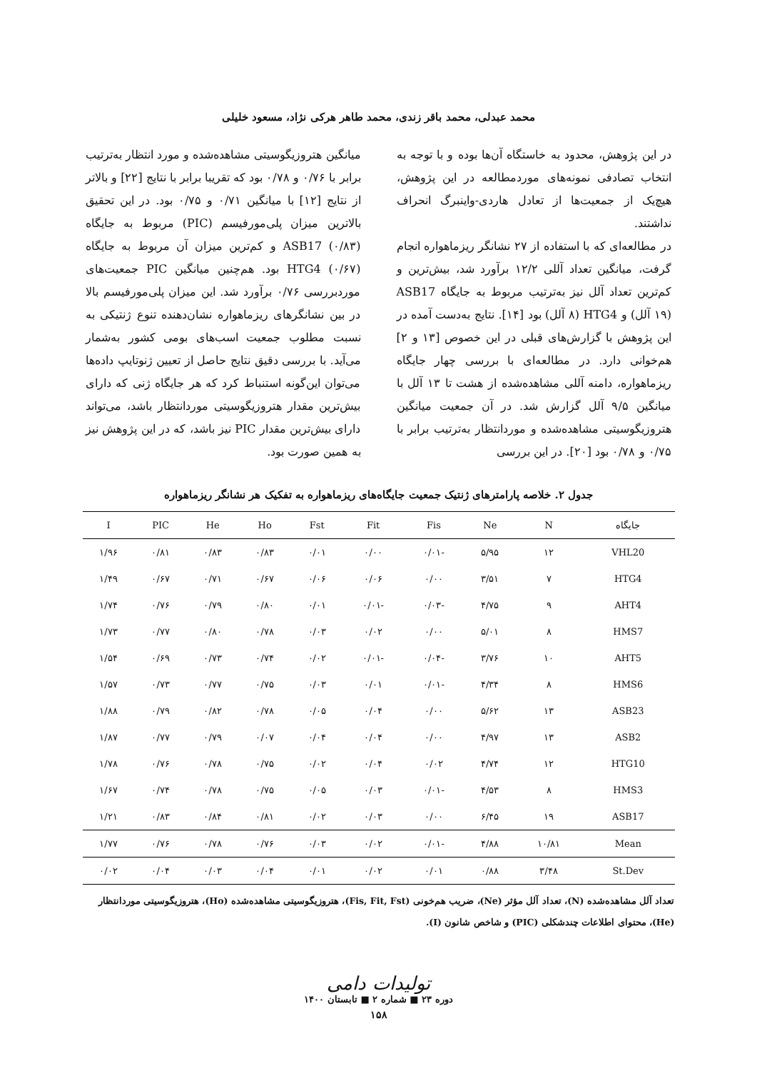محمد عبدلی، محمد باقر زندی، محمد طاهر هرکی نژاد، مسعود خلیلی
در این پژوهش، محدود به خاستگاه آن‌ها بوده و با توجه به انتخاب تصادفی نمونه‌های موردمطالعه در این پژوهش، هیچ‌یک از جمعیت‌ها از تعادل هاردی-واینبرگ انحراف نداشتند.
در مطالعه‌ای که با استفاده از ۲۷ نشانگر ریزماهواره انجام گرفت، میانگین تعداد آللی ۱۲/۲ برآورد شد، بیش‌ترین و کم‌ترین تعداد آلل نیز به‌ترتیب مربوط به جایگاه ASB17 (۱۹ آلل) و HTG4 (۸ آلل) بود [۱۴]. نتایج به‌دست آمده در این پژوهش با گزارش‌های قبلی در این خصوص [۱۳ و ۲] هم‌خوانی دارد. در مطالعه‌ای با بررسی چهار جایگاه ریزماهواره، دامنه آللی مشاهده‌شده از هشت تا ۱۳ آلل با میانگین ۹/۵ آلل گزارش شد. در آن جمعیت میانگین هتروزیگوسیتی مشاهده‌شده و موردانتظار به‌ترتیب برابر با ۰/۷۵ و ۰/۷۸ بود [۲۰]. در این بررسی
میانگین هتروزیگوسیتی مشاهده‌شده و مورد انتظار به‌ترتیب برابر با ۰/۷۶ و ۰/۷۸ بود که تقریبا برابر با نتایج [۲۲] و بالاتر از نتایج [۱۲] با میانگین ۰/۷۱ و ۰/۷۵ بود. در این تحقیق بالاترین میزان پلی‌مورفیسم (PIC) مربوط به جایگاه ASB17 (۰/۸۳) و کم‌ترین میزان آن مربوط به جایگاه HTG4 (۰/۶۷) بود. هم‌چنین میانگین PIC جمعیت‌های موردبررسی ۰/۷۶ برآورد شد. این میزان پلی‌مورفیسم بالا در بین نشانگرهای ریزماهواره نشان‌دهنده تنوع ژنتیکی به نسبت مطلوب جمعیت اسب‌های بومی کشور به‌شمار می‌آید. با بررسی دقیق نتایج حاصل از تعیین ژنوتایپ داده‌ها می‌توان این‌گونه استنباط کرد که هر جایگاه ژنی که دارای بیش‌ترین مقدار هتروزیگوسیتی موردانتظار باشد، می‌تواند دارای بیش‌ترین مقدار PIC نیز باشد، که در این پژوهش نیز به همین صورت بود.
جدول ۲. خلاصه پارامترهای ژنتیک جمعیت جایگاه‌های ریزماهواره به تفکیک هر نشانگر ریزماهواره
| جایگاه | N | Ne | Fis | Fit | Fst | Ho | He | PIC | I |
| --- | --- | --- | --- | --- | --- | --- | --- | --- | --- |
| VHL20 | ۱۲ | ۵/۹۵ | -۰/۰۱ | ۰/۰۰ | ۰/۰۱ | ۰/۸۳ | ۰/۸۳ | ۰/۸۱ | ۱/۹۶ |
| HTG4 | ۷ | ۳/۵۱ | ۰/۰۰ | ۰/۰۶ | ۰/۰۶ | ۰/۶۷ | ۰/۷۱ | ۰/۶۷ | ۱/۴۹ |
| AHT4 | ۹ | ۴/۷۵ | -۰/۰۳ | -۰/۰۱ | ۰/۰۱ | ۰/۸۰ | ۰/۷۹ | ۰/۷۶ | ۱/۷۴ |
| HMS7 | ۸ | ۵/۰۱ | ۰/۰۰ | ۰/۰۲ | ۰/۰۳ | ۰/۷۸ | ۰/۸۰ | ۰/۷۷ | ۱/۷۳ |
| AHT5 | ۱۰ | ۳/۷۶ | -۰/۰۴ | -۰/۰۱ | ۰/۰۲ | ۰/۷۴ | ۰/۷۳ | ۰/۶۹ | ۱/۵۴ |
| HMS6 | ۸ | ۴/۳۴ | -۰/۰۱ | ۰/۰۱ | ۰/۰۳ | ۰/۷۵ | ۰/۷۷ | ۰/۷۳ | ۱/۵۷ |
| ASB23 | ۱۳ | ۵/۶۲ | ۰/۰۰ | ۰/۰۴ | ۰/۰۵ | ۰/۷۸ | ۰/۸۲ | ۰/۷۹ | ۱/۸۸ |
| ASB2 | ۱۳ | ۴/۹۷ | ۰/۰۰ | ۰/۰۴ | ۰/۰۴ | ۰/۰۷ | ۰/۷۹ | ۰/۷۷ | ۱/۸۷ |
| HTG10 | ۱۲ | ۴/۷۴ | ۰/۰۲ | ۰/۰۴ | ۰/۰۲ | ۰/۷۵ | ۰/۷۸ | ۰/۷۶ | ۱/۷۸ |
| HMS3 | ۸ | ۴/۵۳ | -۰/۰۱ | ۰/۰۳ | ۰/۰۵ | ۰/۷۵ | ۰/۷۸ | ۰/۷۴ | ۱/۶۷ |
| ASB17 | ۱۹ | ۶/۴۵ | ۰/۰۰ | ۰/۰۳ | ۰/۰۲ | ۰/۸۱ | ۰/۸۴ | ۰/۸۳ | ۱/۲۱ |
| Mean | ۱۰/۸۱ | ۴/۸۸ | -۰/۰۱ | ۰/۰۲ | ۰/۰۳ | ۰/۷۶ | ۰/۷۸ | ۰/۷۶ | ۱/۷۷ |
| St.Dev | ۳/۴۸ | ۰/۸۸ | ۰/۰۱ | ۰/۰۲ | ۰/۰۱ | ۰/۰۴ | ۰/۰۳ | ۰/۰۴ | ۰/۰۲ |
تعداد آلل مشاهده‌شده (N)، تعداد آلل مؤثر (Ne)، ضریب هم‌خونی (Fis, Fit, Fst)، هتروزیگوسیتی مشاهده‌شده (Ho)، هتروزیگوسیتی موردانتظار (He)، محتوای اطلاعات چندشکلی (PIC) و شاخص شانون (I).
تولیدات دامی
دوره ۲۳ ■ شماره ۲ ■ تابستان ۱۴۰۰
۱۵۸